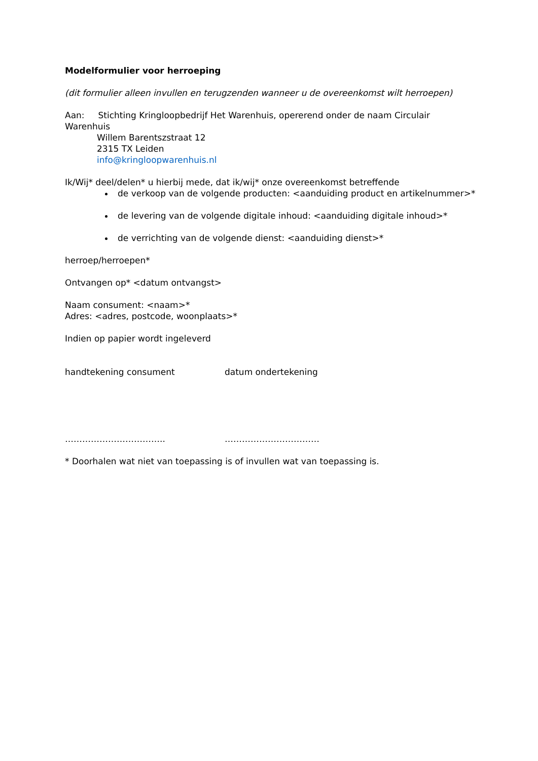Modelformulier voor herroeping
(dit formulier alleen invullen en terugzenden wanneer u de overeenkomst wilt herroepen)
Aan: Stichting Kringloopbedrijf Het Warenhuis, opererend onder de naam Circulair Warenhuis
Willem Barentszstraat 12
2315 TX Leiden
info@kringloopwarenhuis.nl
Ik/Wij* deel/delen* u hierbij mede, dat ik/wij* onze overeenkomst betreffende
de verkoop van de volgende producten: <aanduiding product en artikelnummer>*
de levering van de volgende digitale inhoud: <aanduiding digitale inhoud>*
de verrichting van de volgende dienst: <aanduiding dienst>*
herroep/herroepen*
Ontvangen op* <datum ontvangst>
Naam consument: <naam>*
Adres: <adres, postcode, woonplaats>*
Indien op papier wordt ingeleverd
handtekening consument datum ondertekening
…………………………….. ……………………………
* Doorhalen wat niet van toepassing is of invullen wat van toepassing is.